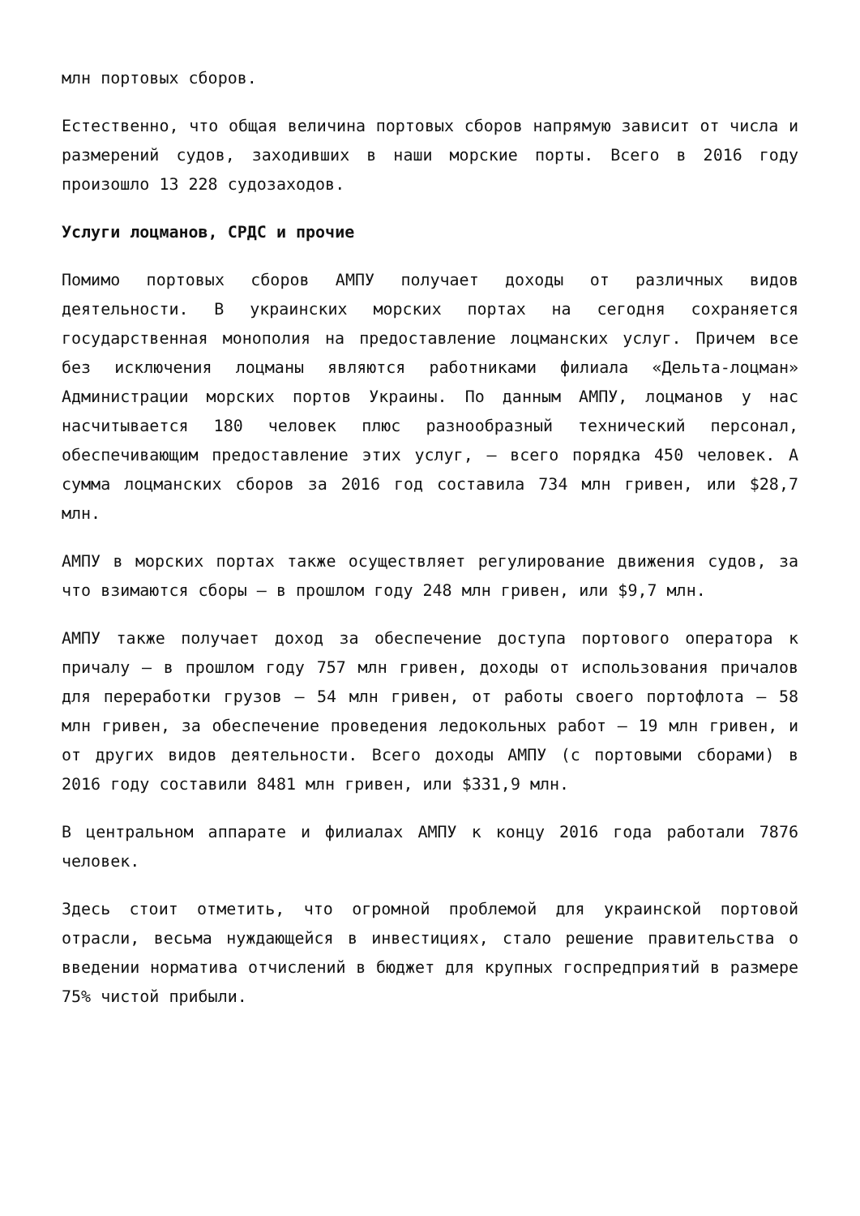млн портовых сборов.
Естественно, что общая величина портовых сборов напрямую зависит от числа и размерений судов, заходивших в наши морские порты. Всего в 2016 году произошло 13 228 судозаходов.
Услуги лоцманов, СРДС и прочие
Помимо портовых сборов АМПУ получает доходы от различных видов деятельности. В украинских морских портах на сегодня сохраняется государственная монополия на предоставление лоцманских услуг. Причем все без исключения лоцманы являются работниками филиала «Дельта-лоцман» Администрации морских портов Украины. По данным АМПУ, лоцманов у нас насчитывается 180 человек плюс разнообразный технический персонал, обеспечивающим предоставление этих услуг, – всего порядка 450 человек. А сумма лоцманских сборов за 2016 год составила 734 млн гривен, или $28,7 млн.
АМПУ в морских портах также осуществляет регулирование движения судов, за что взимаются сборы – в прошлом году 248 млн гривен, или $9,7 млн.
АМПУ также получает доход за обеспечение доступа портового оператора к причалу – в прошлом году 757 млн гривен, доходы от использования причалов для переработки грузов – 54 млн гривен, от работы своего портофлота – 58 млн гривен, за обеспечение проведения ледокольных работ – 19 млн гривен, и от других видов деятельности. Всего доходы АМПУ (с портовыми сборами) в 2016 году составили 8481 млн гривен, или $331,9 млн.
В центральном аппарате и филиалах АМПУ к концу 2016 года работали 7876 человек.
Здесь стоит отметить, что огромной проблемой для украинской портовой отрасли, весьма нуждающейся в инвестициях, стало решение правительства о введении норматива отчислений в бюджет для крупных госпредприятий в размере 75% чистой прибыли.